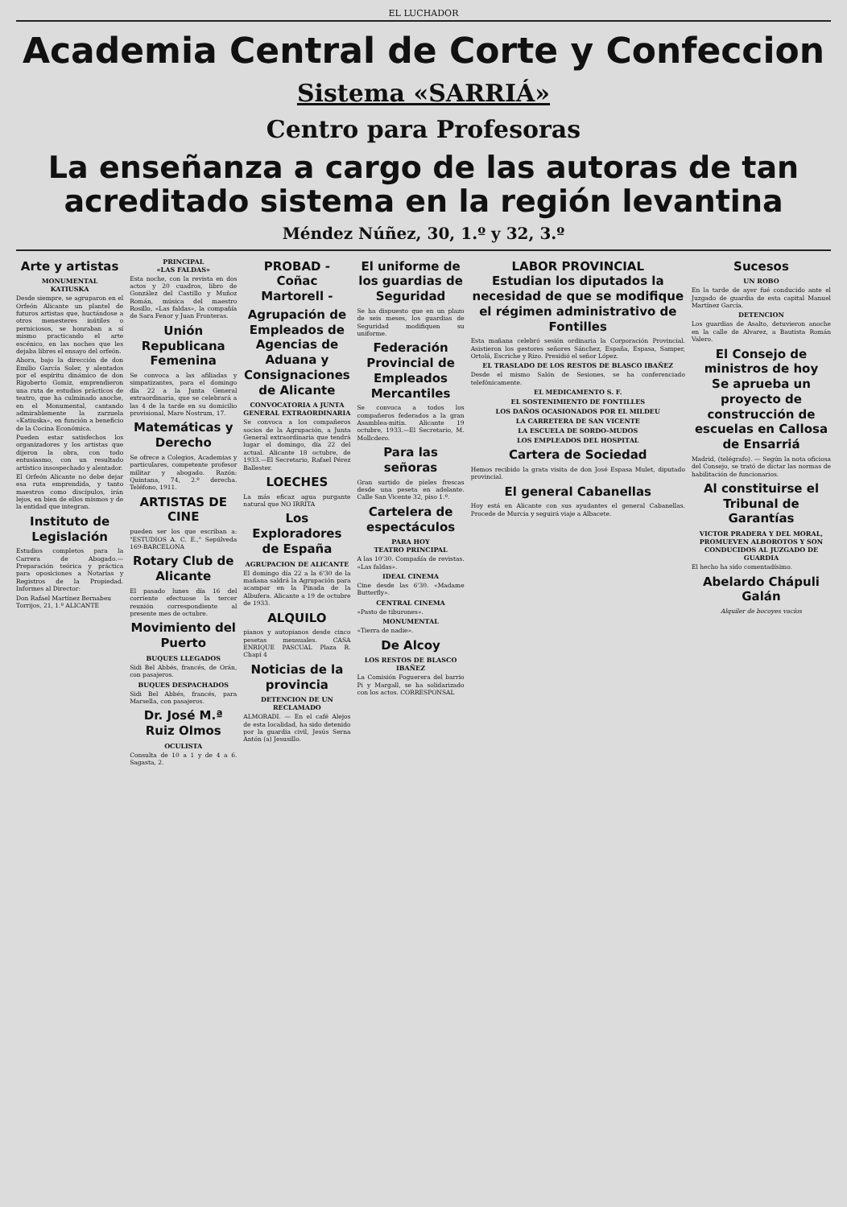EL LUCHADOR
Academia Central de Corte y Confeccion
Sistema «SARRIÁ»
Centro para Profesoras
La enseñanza a cargo de las autoras de tan acreditado sistema en la región levantina
Méndez Núñez, 30, 1.º y 32, 3.º
Arte y artistas
MONUMENTAL
KATIUSKA
Desde siempre, se agruparon en el Orfeón Alicante un plantel de futuros artistas que, huctándose a otros menesteres inútiles o perniciosos, se honraban a sí mismo practicando el arte escénico, en las noches que les dejaba libres el ensayo del orfeón.
Ahora, bajo la dirección de don Emilio García Soler, y alentados por el espíritu dinámico de don Rigoberto Gomiz, emprendieron una ruta de estudios prácticos de teatro, que ha culminado anoche, en el Monumental, cantando admirablemente la zarzuela «Katiuska», en función a beneficio de la Cocina Económica.
Pueden estar satisfechos los organizadores y los artistas que dijeron la obra, con todo entusiasmo, con un resultado artístico insospechado y alentador.
El Orfeón Alicante no debe dejar esa ruta emprendida, y tanto maestros como discípulos, irán lejos, en bien de ellos mismos y de la entidad que integran.
Instituto de Legislación
Estudios completos para la Carrera de Abogado.—Preparación teórica y práctica para oposiciones a Notarías y Registros de la Propiedad. Informes al Director:
Don Rafael Martínez Bernabeu
Torrijos, 21, 1.º ALICANTE
PRINCIPAL
«LAS FALDAS»
Esta noche, con la revista en dos actos y 20 cuadros, libro de González del Castillo y Muñoz Román, música del maestro Rosillo, «Las faldas», la compañía de Sara Fenor y Juan Fronteras.
Unión Republicana Femenina
Se convoca a las afiliadas y simpatizantes, para el domingo día 22 a la Junta General extraordinaria, que se celebrará a las 4 de la tarde en su domicilio provisional, Mare Nostrum, 17.
Matemáticas y Derecho
Se ofrece a Colegios, Academias y particulares, competente profesor militar y abogado. Razón: Quintana, 74, 2.º derecha. Teléfono, 1911.
ARTISTAS DE CINE
pueden ser los que escriban a: "ESTUDIOS A. C. E.," Sepúlveda 169-BARCELONA
Rotary Club de Alicante
El pasado lunes día 16 del corriente efectuose la tercer reunión correspondiente al presente mes de octubre.
Movimiento del Puerto
BUQUES LLEGADOS
Sidi Bel Abbés, francés, de Orán, con pasajeros.
BUQUES DESPACHADOS
Sidi Bel Abbés, francés, para Marsella, con pasajeros.
Dr. José M.ª Ruiz Olmos
OCULISTA
Consulta de 10 a 1 y de 4 a 6. Sagasta, 2.
PROBAD - Coñac Martorell -
Agrupación de Empleados de Agencias de Aduana y Consignaciones de Alicante
CONVOCATORIA A JUNTA GENERAL EXTRAORDINARIA
Se convoca a los compañeros socios de la Agrupación, a Junta General extraordinaria que tendrá lugar el domingo, día 22 del actual. Alicante 18 octubre, de 1933.—El Secretario, Rafael Pérez Ballester.
LOECHES
La más eficaz agua purgante natural que NO IRRITA
Los Exploradores de España
AGRUPACION DE ALICANTE
El domingo día 22 a la 6'30 de la mañana saldrá la Agrupación para acampar en la Pinada de la Albufera. Alicante a 19 de octubre de 1933.
ALQUILO
pianos y autopianos desde cinco pesetas mensuales. CASA ENRIQUE PASCUAL Plaza R. Chapí 4
Noticias de la provincia
DETENCION DE UN RECLAMADO
ALMORADI. — En el café Alejos de esta localidad, ha sido detenido por la guardia civil, Jesús Serna Antón (a) Jesusillo.
El uniforme de los guardias de Seguridad
Se ha dispuesto que en un plazo de seis meses, los guardias de Seguridad modifiquen su uniforme.
Federación Provincial de Empleados Mercantiles
Se convoca a todos los compañeros federados a la gran Asamblea-mitin. Alicante 19 octubre, 1933.—El Secretario, M. Mollcdero.
Para las señoras
Gran surtido de pieles frescas desde una peseta en adelante. Calle San Vicente 32, piso 1.º.
Cartelera de espectáculos
PARA HOY
TEATRO PRINCIPAL
A las 10'30. Compañía de revistas. «Las faldas».
IDEAL CINEMA
Cine desde las 6'30. «Madame Butterfly».
CENTRAL CINEMA
«Pasto de tiburones».
MONUMENTAL
«Tierra de nadie».
De Alcoy
LOS RESTOS DE BLASCO IBAÑEZ
La Comisión Foguerera del barrio Pi y Margall, se ha solidarizado con los actos. CORRESPONSAL
LABOR PROVINCIAL
Estudian los diputados la necesidad de que se modifique el régimen administrativo de Fontilles
Esta mañana celebró sesión ordinaria la Corporación Provincial. Asistieron los gestores señores Sánchez, España, Espasa, Samper, Ortolá, Escriche y Rizo. Presidió el señor López.
EL TRASLADO DE LOS RESTOS DE BLASCO IBAÑEZ
Desde el mismo Salón de Sesiones, se ha conferenciado telefónicamente.
EL MEDICAMENTO S. F.
EL SOSTENIMIENTO DE FONTILLES
LOS DAÑOS OCASIONADOS POR EL MILDEU
LA CARRETERA DE SAN VICENTE
LA ESCUELA DE SORDO-MUDOS
LOS EMPLEADOS DEL HOSPITAL
Cartera de Sociedad
Hemos recibido la grata visita de don José Espasa Mulet, diputado provincial.
El general Cabanellas
Hoy está en Alicante con sus ayudantes el general Cabanellas. Procede de Murcia y seguirá viaje a Albacete.
Sucesos
UN ROBO
En la tarde de ayer fué conducido ante el Juzgado de guardia de esta capital Manuel Martínez García.
DETENCION
Los guardias de Asalto, detuvieron anoche en la calle de Alvarez, a Bautista Román Valero.
El Consejo de ministros de hoy
Se aprueba un proyecto de construcción de escuelas en Callosa de Ensarriá
Madrid, (telégrafo). — Según la nota oficiosa del Consejo, se trató de dictar las normas de habilitación de funcionarios.
Al constituirse el Tribunal de Garantías
VICTOR PRADERA Y DEL MORAL, PROMUEVEN ALBOROTOS Y SON CONDUCIDOS AL JUZGADO DE GUARDIA
El hecho ha sido comentadísimo.
Abelardo Chápuli Galán
Alquiler de bocoyes vacíos